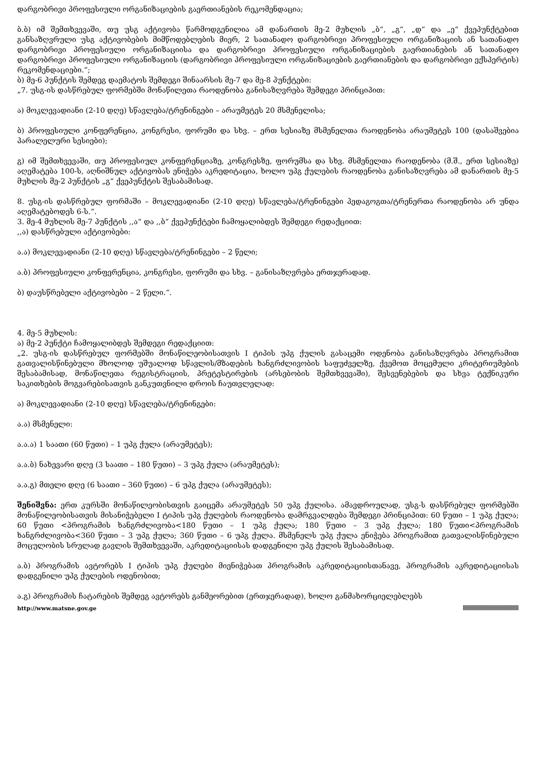დარგობრივი პროფესიული ორგანიზაციების გაერთიანების რეკომენდაცია;
ბ.ბ) იმ შემთხვევაში, თუ უსგ აქტივობა წარმოდგენილია ამ დანართის მე-2 მუხლის „ბ“, „გ“, „დ“ და „ე“ ქვეპუნქტებით განსაზღვრული უსგ აქტივობების მიმწოდებლების მიერ, 2 სათანადო დარგობრივი პროფესიული ორგანიზაციის ან სათანადო დარგობრივი პროფესიული ორგანიზაციისა და დარგობრივი პროფესიული ორგანიზაციების გაერთიანების ან სათანადო დარგობრივი პროფესიული ორგანიზაციის (დარგობრივი პროფესიული ორგანიზაციების გაერთიანების და დარგობრივი ექსპერტის) რეკომენდაციები.“;
ბ) მე-6 პუნქტის შემდეგ დაემატოს შემდეგი შინაარსის მე-7 და მე-8 პუნქტები:
„7. უსგ-ის დასწრებულ ფორმებში მონაწილეთა რაოდენობა განისაზღვრება შემდეგი პრინციპით:
ა) მოკლევადიანი (2-10 დღე) სწავლება/ტრენინგები – არაუმეტეს 20 მსმენელისა;
ბ) პროფესიული კონფერენცია, კონგრესი, ფორუმი და სხვ. – ერთ სესიაზე მსმენელთა რაოდენობა არაუმეტეს 100 (დასაშვებია პარალელური სესიები);
გ) იმ შემთხვევაში, თუ პროფესიულ კონფერენციაზე, კონგრესზე, ფორუმსა და სხვ. მსმენელთა რაოდენობა (მ.შ., ერთ სესიაზე) აღემატება 100-ს, აღნიშნულ აქტივობას ენიჭება აკრედიტაცია, ხოლო უპგ ქულების რაოდენობა განისაზღვრება ამ დანართის მე-5 მუხლის მე-2 პუნქტის „გ“ ქვეპუნქტის შესაბამისად.
8. უსგ-ის დასწრებულ ფორმაში – მოკლევადიანი (2-10 დღე) სწავლება/ტრენინგები პედაგოგთა/ტრენერთა რაოდენობა არ უნდა აღემატებოდეს 6-ს.“.
3. მე-4 მუხლის მე-7 პუნქტის ,,ა“ და ,,ბ“ ქვეპუნქტები ჩამოყალიბდეს შემდეგი რედაქციით:
,,ა) დასწრებული აქტივობები:
ა.ა) მოკლევადიანი (2-10 დღე) სწავლება/ტრენინგები – 2 წელი;
ა.ბ) პროფესიული კონფერენცია, კონგრესი, ფორუმი და სხვ. – განისაზღვრება ერთჯერადად.
ბ) დაუსწრებელი აქტივობები – 2 წელი.“.
4. მე-5 მუხლის:
ა) მე-2 პუნქტი ჩამოყალიბდეს შემდეგი რედაქციით:
„2. უსგ-ის დასწრებულ ფორმებში მონაწილეობისათვის I ტიპის უპგ ქულის გასაცემი ოდენობა განისაზღვრება პროგრამით გათვალისწინებული მხოლოდ უშუალოდ სწავლის/მზადების ხანგრძლივობის საფუძველზე, ქვემოთ მოცემული კრიტერიუმების შესაბამისად, მონაწილეთა რეგისტრაციის, პრეტესტირების (არსებობის შემთხვევაში), შესვენებების და სხვა ტექნიკური საკითხების მოგვარებისათვის განკუთვნილი დროის ჩაუთვლელად:
ა) მოკლევადიანი (2-10 დღე) სწავლება/ტრენინგები:
ა.ა) მსმენელი:
ა.ა.ა) 1 საათი (60 წუთი) – 1 უპგ ქულა (არაუმეტეს);
ა.ა.ბ) ნახევარი დღე (3 საათი – 180 წუთი) – 3 უპგ ქულა (არაუმეტეს);
ა.ა.გ) მთელი დღე (6 საათი – 360 წუთი) – 6 უპგ ქულა (არაუმეტეს);
შენიშვნა: ერთ კურსში მონაწილეობისთვის გაიცემა არაუმეტეს 50 უპგ ქულისა. ამავდროულად, უსგ-ს დასწრებულ ფორმებში მონაწილეობისათვის მისანიჭებელი I ტიპის უპგ ქულების რაოდენობა დამრგვალდება შემდეგი პრინციპით: 60 წუთი – 1 უპგ ქულა; 60 წუთი <პროგრამის ხანგრძლივობა<180 წუთი – 1 უპგ ქულა; 180 წუთი – 3 უპგ ქულა; 180 წუთი<პროგრამის ხანგრძლივობა<360 წუთი – 3 უპგ ქულა; 360 წუთი – 6 უპგ ქულა. მსმენელს უპგ ქულა ენიჭება პროგრამით გათვალისწინებული მოცულობის სრულად გავლის შემთხვევაში, აკრედიტაციისას დადგენილი უპგ ქულის შესაბამისად.
ა.ბ) პროგრამის ავტორებს I ტიპის უპგ ქულები მიენიჭებათ პროგრამის აკრედიტაციისთანავე, პროგრამის აკრედიტაციისას დადგენილი უპგ ქულების ოდენობით;
ა.გ) პროგრამის ჩატარების შემდეგ ავტორებს განმეორებით (ერთჯერადად), ხოლო განმახორციელებლებს
http://www.matsne.gov.ge